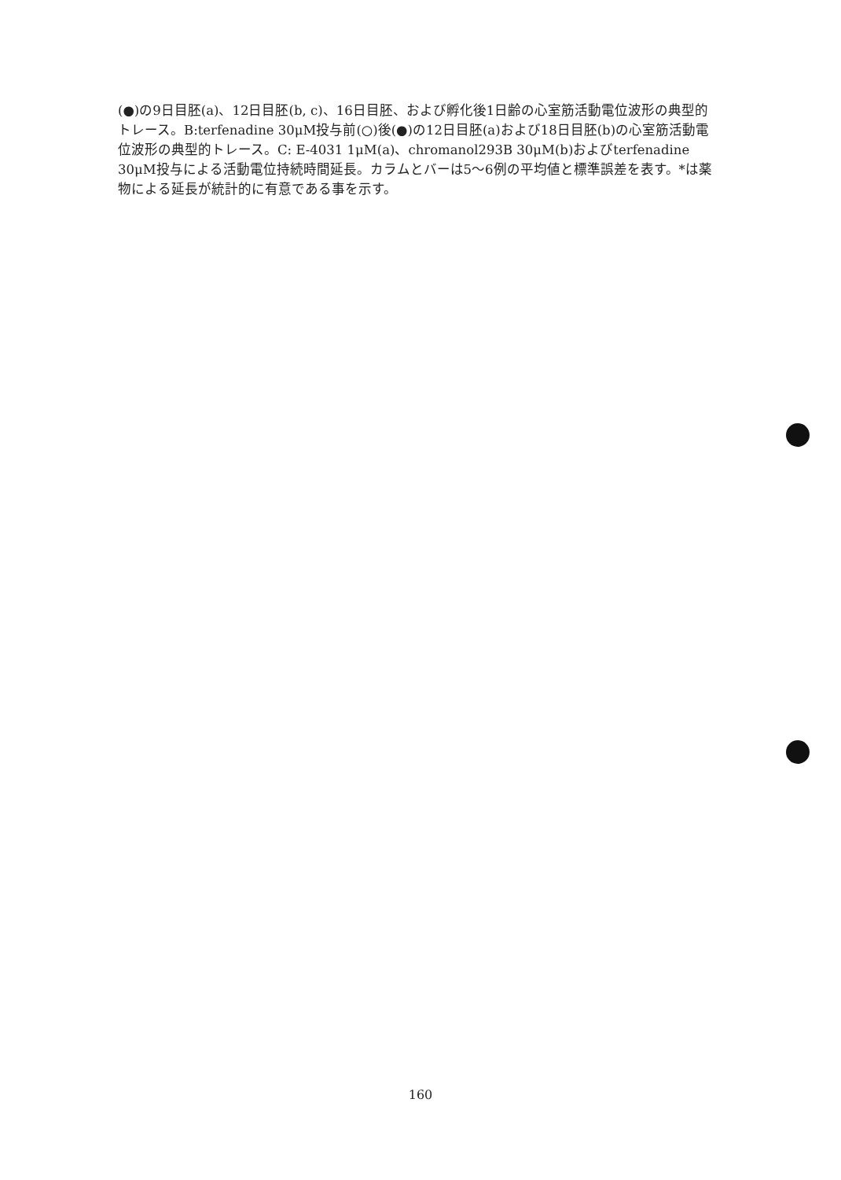(●)の9日目胚(a)、12日目胚(b, c)、16日目胚、および孵化後1日齢の心室筋活動電位波形の典型的トレース。B:terfenadine 30μM投与前(○)後(●)の12日目胚(a)および18日目胚(b)の心室筋活動電位波形の典型的トレース。C: E-4031 1μM(a)、chromanol293B 30μM(b)およびterfenadine 30μM投与による活動電位持続時間延長。カラムとバーは5〜6例の平均値と標準誤差を表す。*は薬物による延長が統計的に有意である事を示す。
160